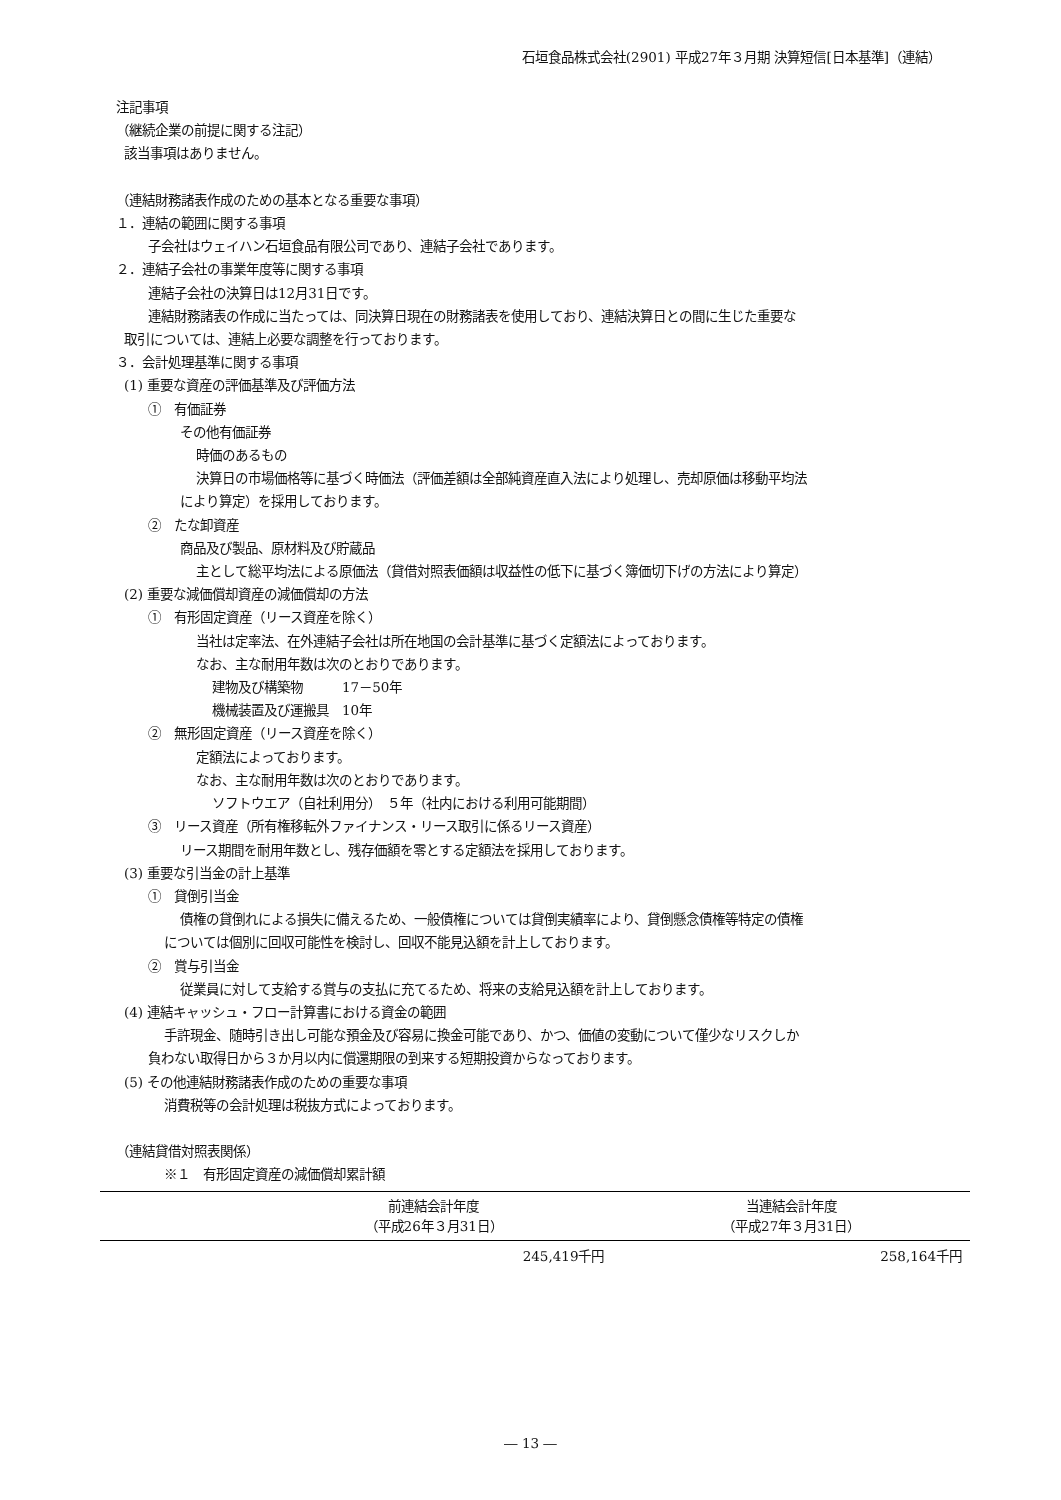石垣食品株式会社(2901) 平成27年３月期 決算短信[日本基準]（連結）
注記事項
（継続企業の前提に関する注記）
該当事項はありません。
（連結財務諸表作成のための基本となる重要な事項）
１．連結の範囲に関する事項
子会社はウェイハン石垣食品有限公司であり、連結子会社であります。
２．連結子会社の事業年度等に関する事項
連結子会社の決算日は12月31日です。
連結財務諸表の作成に当たっては、同決算日現在の財務諸表を使用しており、連結決算日との間に生じた重要な
取引については、連結上必要な調整を行っております。
３．会計処理基準に関する事項
(1) 重要な資産の評価基準及び評価方法
①　有価証券
その他有価証券
時価のあるもの
決算日の市場価格等に基づく時価法（評価差額は全部純資産直入法により処理し、売却原価は移動平均法
により算定）を採用しております。
②　たな卸資産
商品及び製品、原材料及び貯蔵品
主として総平均法による原価法（貸借対照表価額は収益性の低下に基づく簿価切下げの方法により算定）
(2) 重要な減価償却資産の減価償却の方法
①　有形固定資産（リース資産を除く）
当社は定率法、在外連結子会社は所在地国の会計基準に基づく定額法によっております。
なお、主な耐用年数は次のとおりであります。
建物及び構築物　　　17－50年
機械装置及び運搬具　10年
②　無形固定資産（リース資産を除く）
定額法によっております。
なお、主な耐用年数は次のとおりであります。
ソフトウエア（自社利用分）　５年（社内における利用可能期間）
③　リース資産（所有権移転外ファイナンス・リース取引に係るリース資産）
リース期間を耐用年数とし、残存価額を零とする定額法を採用しております。
(3) 重要な引当金の計上基準
①　貸倒引当金
債権の貸倒れによる損失に備えるため、一般債権については貸倒実績率により、貸倒懸念債権等特定の債権
については個別に回収可能性を検討し、回収不能見込額を計上しております。
②　賞与引当金
従業員に対して支給する賞与の支払に充てるため、将来の支給見込額を計上しております。
(4) 連結キャッシュ・フロー計算書における資金の範囲
手許現金、随時引き出し可能な預金及び容易に換金可能であり、かつ、価値の変動について僅少なリスクしか
負わない取得日から３か月以内に償還期限の到来する短期投資からなっております。
(5) その他連結財務諸表作成のための重要な事項
消費税等の会計処理は税抜方式によっております。
（連結貸借対照表関係）
※１　有形固定資産の減価償却累計額
| | 前連結会計年度 （平成26年３月31日） | 当連結会計年度 （平成27年３月31日） |
| --- | --- | --- |
| | 245,419千円 | 258,164千円 |
― 13 ―